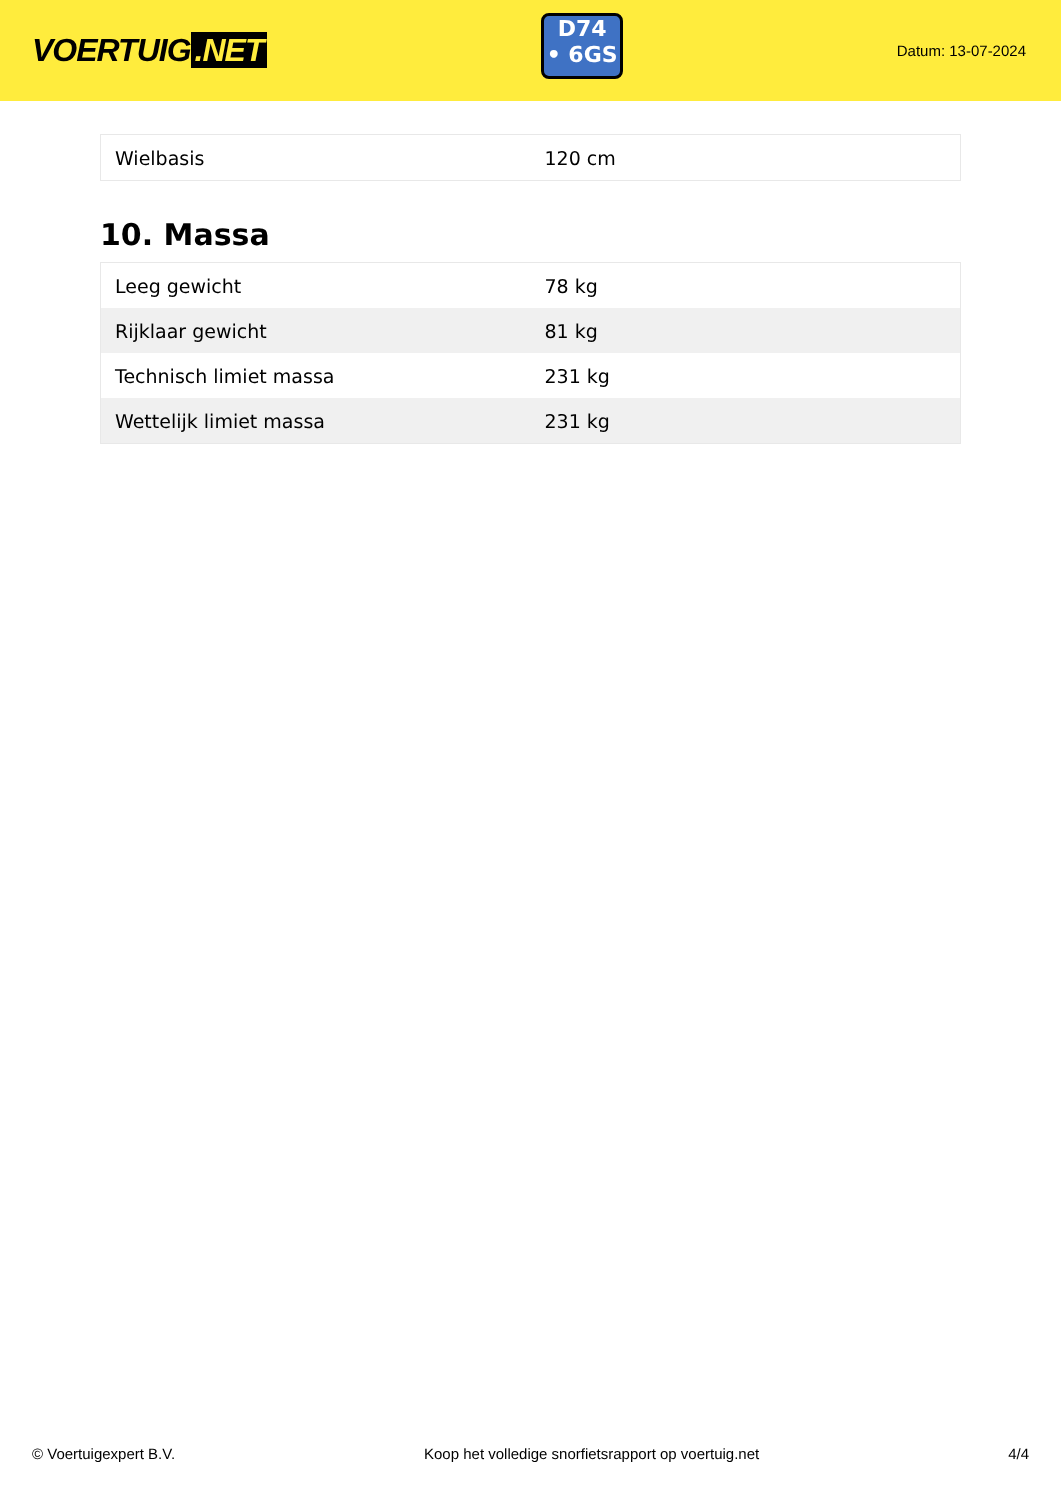VOERTUIG.NET
D74
• 6GS
Datum: 13-07-2024
| Wielbasis | 120 cm |
10. Massa
| Leeg gewicht | 78 kg |
| Rijklaar gewicht | 81 kg |
| Technisch limiet massa | 231 kg |
| Wettelijk limiet massa | 231 kg |
© Voertuigexpert B.V. Koop het volledige snorfietsrapport op voertuig.net 4/4